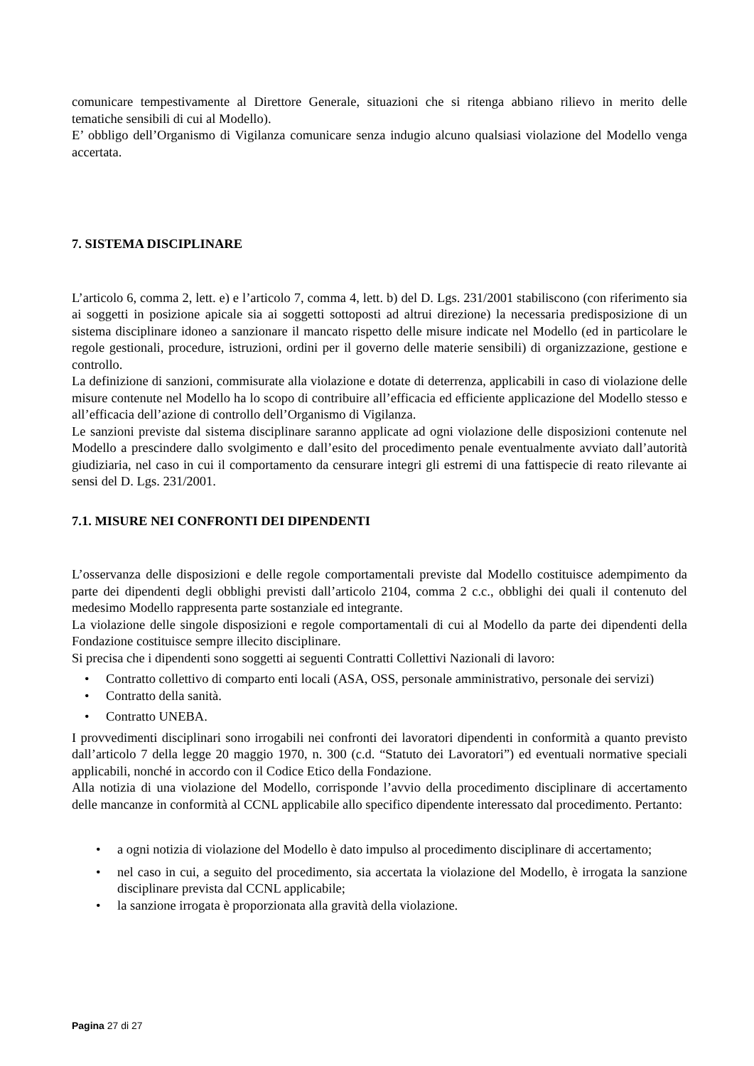comunicare tempestivamente al Direttore Generale, situazioni che si ritenga abbiano rilievo in merito delle tematiche sensibili di cui al Modello).
E’ obbligo dell’Organismo di Vigilanza comunicare senza indugio alcuno qualsiasi violazione del Modello venga accertata.
7. SISTEMA DISCIPLINARE
L’articolo 6, comma 2, lett. e) e l’articolo 7, comma 4, lett. b) del D. Lgs. 231/2001 stabiliscono (con riferimento sia ai soggetti in posizione apicale sia ai soggetti sottoposti ad altrui direzione) la necessaria predisposizione di un sistema disciplinare idoneo a sanzionare il mancato rispetto delle misure indicate nel Modello (ed in particolare le regole gestionali, procedure, istruzioni, ordini per il governo delle materie sensibili) di organizzazione, gestione e controllo.
La definizione di sanzioni, commisurate alla violazione e dotate di deterrenza, applicabili in caso di violazione delle misure contenute nel Modello ha lo scopo di contribuire all’efficacia ed efficiente applicazione del Modello stesso e all’efficacia dell’azione di controllo dell’Organismo di Vigilanza.
Le sanzioni previste dal sistema disciplinare saranno applicate ad ogni violazione delle disposizioni contenute nel Modello a prescindere dallo svolgimento e dall’esito del procedimento penale eventualmente avviato dall’autorità giudiziaria, nel caso in cui il comportamento da censurare integri gli estremi di una fattispecie di reato rilevante ai sensi del D. Lgs. 231/2001.
7.1. MISURE NEI CONFRONTI DEI DIPENDENTI
L’osservanza delle disposizioni e delle regole comportamentali previste dal Modello costituisce adempimento da parte dei dipendenti degli obblighi previsti dall’articolo 2104, comma 2 c.c., obblighi dei quali il contenuto del medesimo Modello rappresenta parte sostanziale ed integrante.
La violazione delle singole disposizioni e regole comportamentali di cui al Modello da parte dei dipendenti della Fondazione costituisce sempre illecito disciplinare.
Si precisa che i dipendenti sono soggetti ai seguenti Contratti Collettivi Nazionali di lavoro:
• Contratto collettivo di comparto enti locali (ASA, OSS, personale amministrativo, personale dei servizi)
• Contratto della sanità.
• Contratto UNEBA.
I provvedimenti disciplinari sono irrogabili nei confronti dei lavoratori dipendenti in conformità a quanto previsto dall’articolo 7 della legge 20 maggio 1970, n. 300 (c.d. “Statuto dei Lavoratori”) ed eventuali normative speciali applicabili, nonché in accordo con il Codice Etico della Fondazione.
Alla notizia di una violazione del Modello, corrisponde l’avvio della procedimento disciplinare di accertamento delle mancanze in conformità al CCNL applicabile allo specifico dipendente interessato dal procedimento. Pertanto:
• a ogni notizia di violazione del Modello è dato impulso al procedimento disciplinare di accertamento;
• nel caso in cui, a seguito del procedimento, sia accertata la violazione del Modello, è irrogata la sanzione disciplinare prevista dal CCNL applicabile;
• la sanzione irrogata è proporzionata alla gravità della violazione.
Pagina 27 di 27